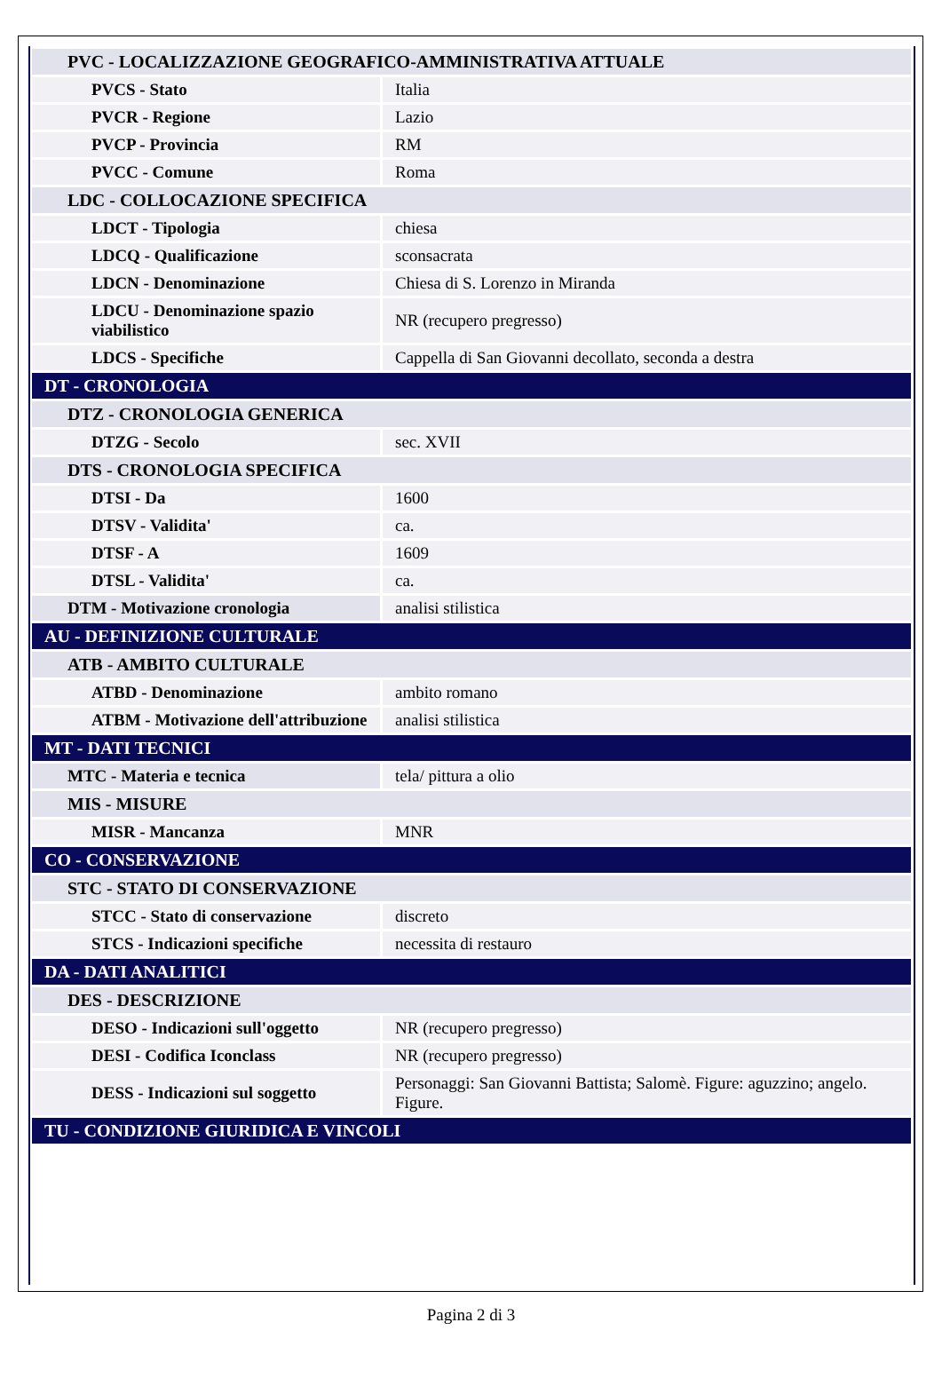| PVC - LOCALIZZAZIONE GEOGRAFICO-AMMINISTRATIVA ATTUALE | |
| PVCS - Stato | Italia |
| PVCR - Regione | Lazio |
| PVCP - Provincia | RM |
| PVCC - Comune | Roma |
| LDC - COLLOCAZIONE SPECIFICA | |
| LDCT - Tipologia | chiesa |
| LDCQ - Qualificazione | sconsacrata |
| LDCN - Denominazione | Chiesa di S. Lorenzo in Miranda |
| LDCU - Denominazione spazio viabilistico | NR (recupero pregresso) |
| LDCS - Specifiche | Cappella di San Giovanni decollato, seconda a destra |
| DT - CRONOLOGIA | |
| DTZ - CRONOLOGIA GENERICA | |
| DTZG - Secolo | sec. XVII |
| DTS - CRONOLOGIA SPECIFICA | |
| DTSI - Da | 1600 |
| DTSV - Validita' | ca. |
| DTSF - A | 1609 |
| DTSL - Validita' | ca. |
| DTM - Motivazione cronologia | analisi stilistica |
| AU - DEFINIZIONE CULTURALE | |
| ATB - AMBITO CULTURALE | |
| ATBD - Denominazione | ambito romano |
| ATBM - Motivazione dell'attribuzione | analisi stilistica |
| MT - DATI TECNICI | |
| MTC - Materia e tecnica | tela/ pittura a olio |
| MIS - MISURE | |
| MISR - Mancanza | MNR |
| CO - CONSERVAZIONE | |
| STC - STATO DI CONSERVAZIONE | |
| STCC - Stato di conservazione | discreto |
| STCS - Indicazioni specifiche | necessita di restauro |
| DA - DATI ANALITICI | |
| DES - DESCRIZIONE | |
| DESO - Indicazioni sull'oggetto | NR (recupero pregresso) |
| DESI - Codifica Iconclass | NR (recupero pregresso) |
| DESS - Indicazioni sul soggetto | Personaggi: San Giovanni Battista; Salomè. Figure: aguzzino; angelo. Figure. |
| TU - CONDIZIONE GIURIDICA E VINCOLI | |
Pagina 2 di 3